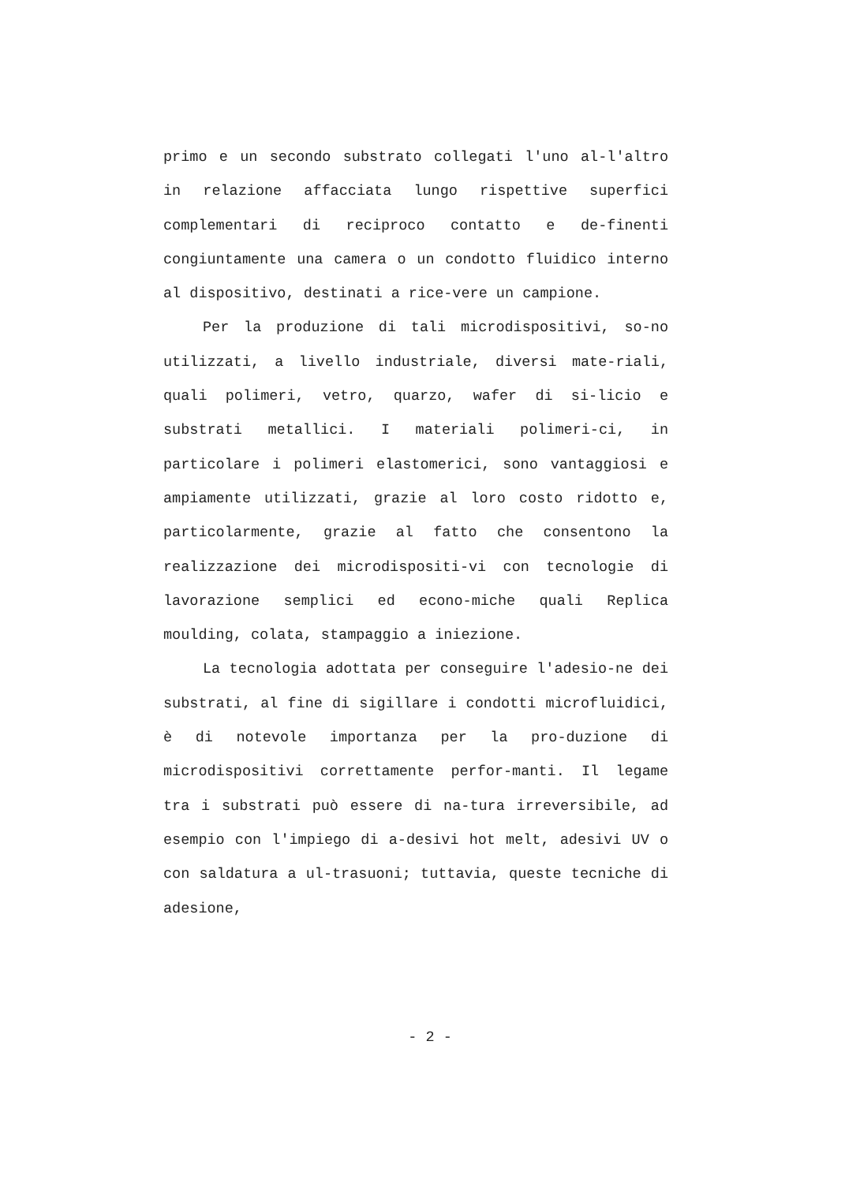primo e un secondo substrato collegati l'uno al-l'altro in relazione affacciata lungo rispettive superfici complementari di reciproco contatto e de-finenti congiuntamente una camera o un condotto fluidico interno al dispositivo, destinati a rice-vere un campione.
Per la produzione di tali microdispositivi, so-no utilizzati, a livello industriale, diversi mate-riali, quali polimeri, vetro, quarzo, wafer di si-licio e substrati metallici. I materiali polimeri-ci, in particolare i polimeri elastomerici, sono vantaggiosi e ampiamente utilizzati, grazie al loro costo ridotto e, particolarmente, grazie al fatto che consentono la realizzazione dei microdispositi-vi con tecnologie di lavorazione semplici ed econo-miche quali Replica moulding, colata, stampaggio a iniezione.
La tecnologia adottata per conseguire l'adesio-ne dei substrati, al fine di sigillare i condotti microfluidici, è di notevole importanza per la pro-duzione di microdispositivi correttamente perfor-manti. Il legame tra i substrati può essere di na-tura irreversibile, ad esempio con l'impiego di a-desivi hot melt, adesivi UV o con saldatura a ul-trasuoni; tuttavia, queste tecniche di adesione,
- 2 -